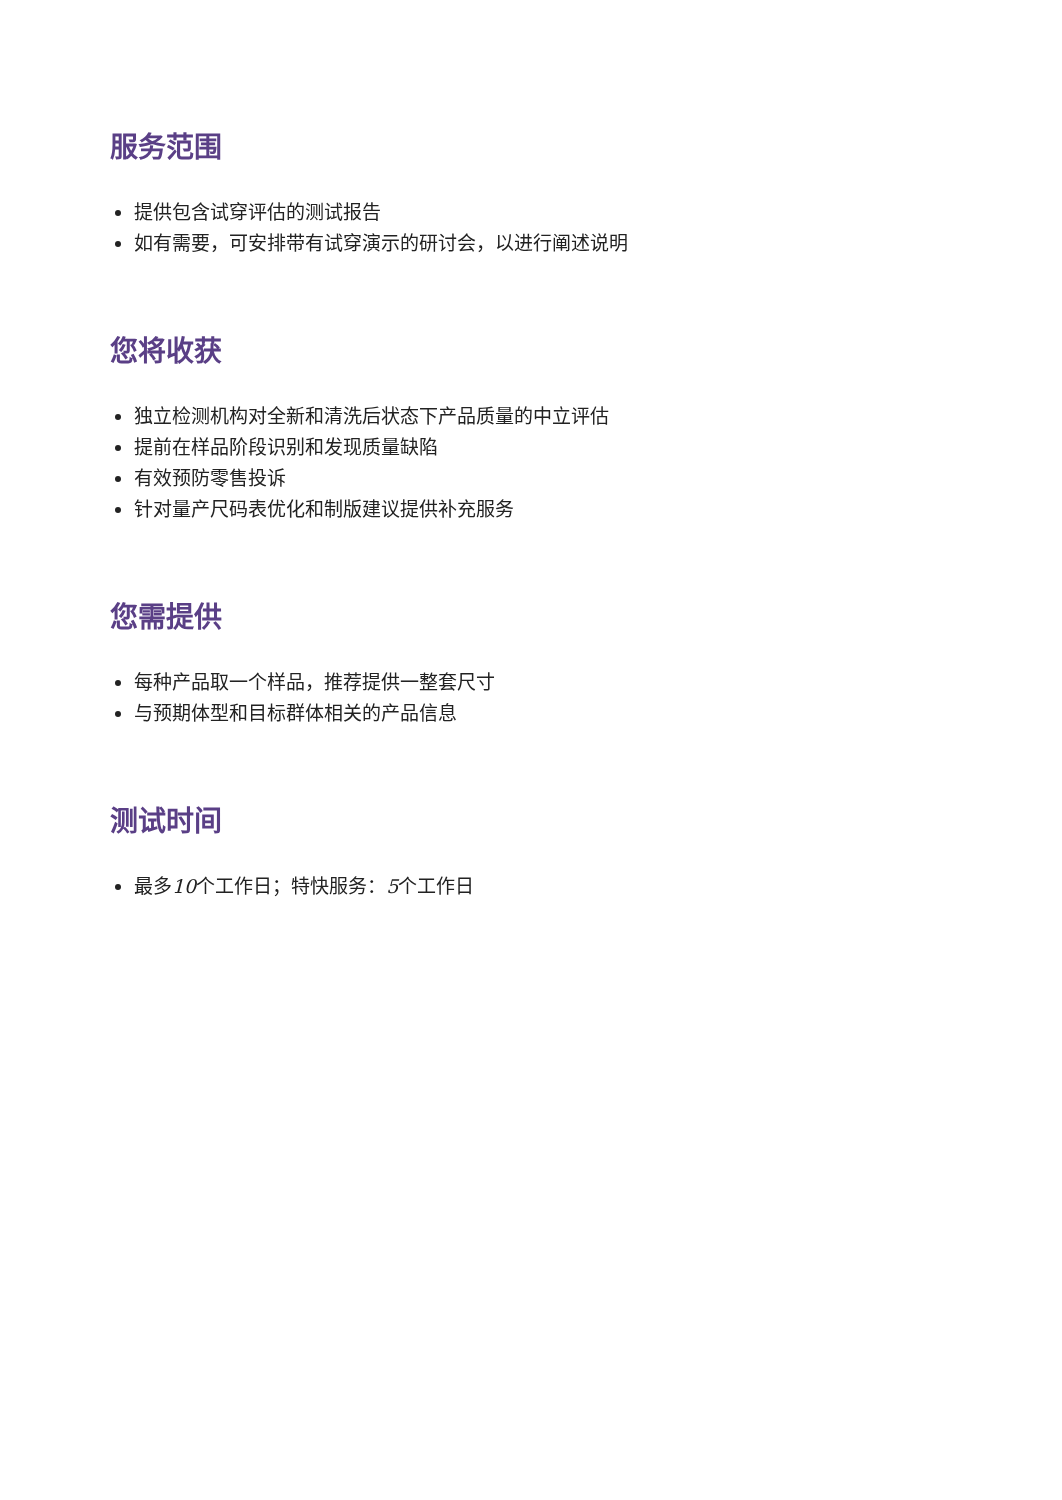服务范围
提供包含试穿评估的测试报告
如有需要，可安排带有试穿演示的研讨会，以进行阐述说明
您将收获
独立检测机构对全新和清洗后状态下产品质量的中立评估
提前在样品阶段识别和发现质量缺陷
有效预防零售投诉
针对量产尺码表优化和制版建议提供补充服务
您需提供
每种产品取一个样品，推荐提供一整套尺寸
与预期体型和目标群体相关的产品信息
测试时间
最多10个工作日；特快服务：5个工作日